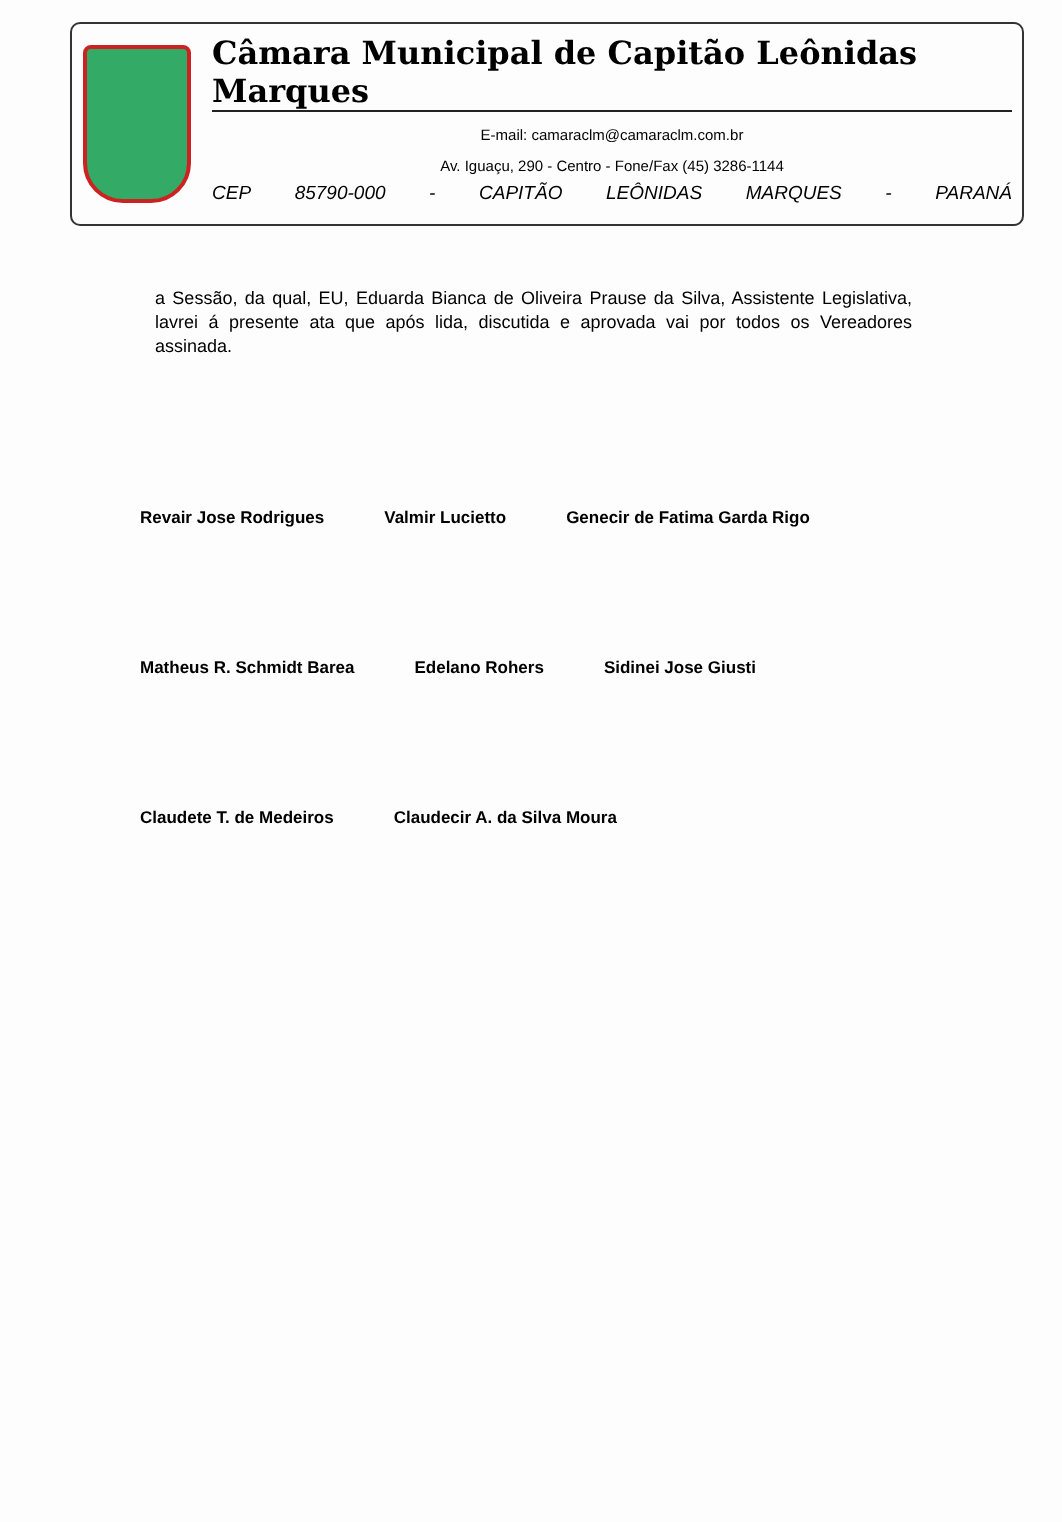Câmara Municipal de Capitão Leônidas Marques
E-mail: camaraclm@camaraclm.com.br
Av. Iguaçu, 290 - Centro - Fone/Fax (45) 3286-1144
CEP 85790-000 - CAPITÃO LEÔNIDAS MARQUES - PARANÁ
a Sessão, da qual, EU, Eduarda Bianca de Oliveira Prause da Silva, Assistente Legislativa, lavrei á presente ata que após lida, discutida e aprovada vai por todos os Vereadores assinada.
Revair Jose Rodrigues Valmir Lucietto Genecir de Fatima Garda Rigo
Matheus R. Schmidt Barea Edelano Rohers Sidinei Jose Giusti
Claudete T. de Medeiros Claudecir A. da Silva Moura